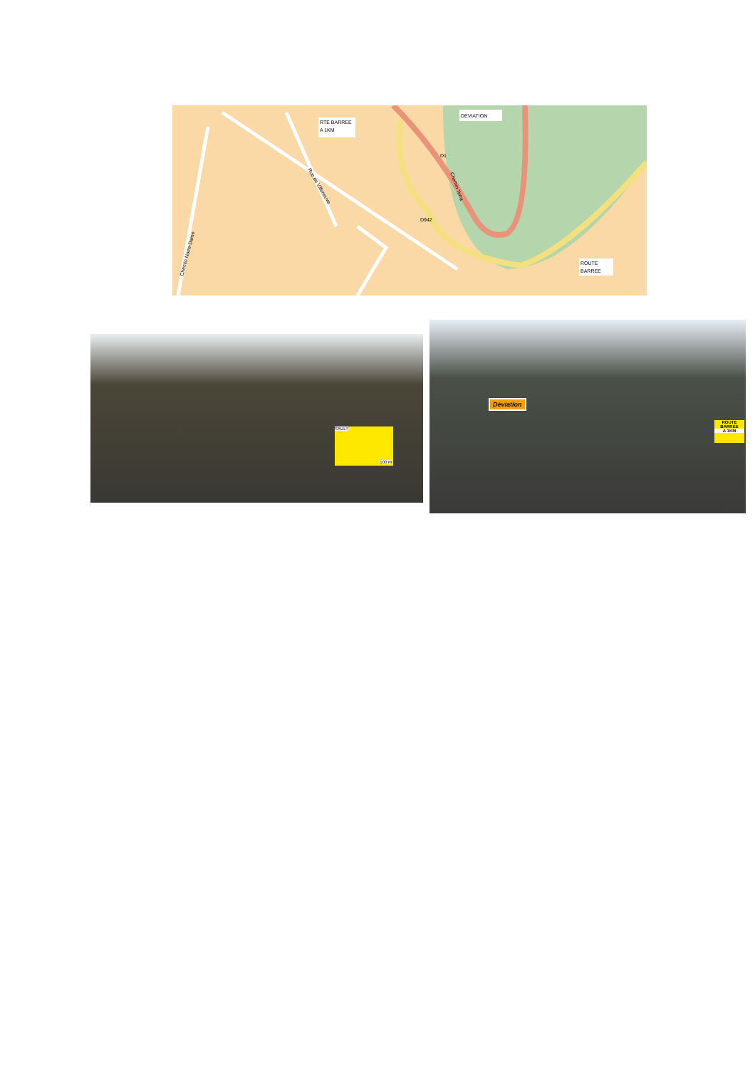RTE BARREE
A 1KM
DEVIATION
ROUTE
BARREE
D942
D1
Rue de Villeneuve
Chemin Notre-Dame
Chemin Terra
SAULT
100 M
Déviation
ROUTE BARRÉE
A 1KM